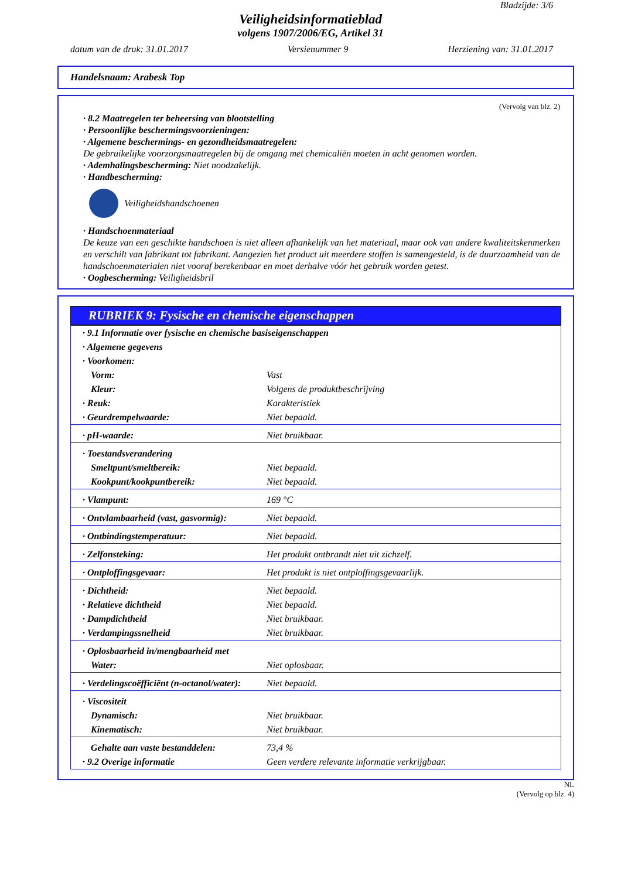Bladzijde: 3/6
Veiligheidsinformatieblad
volgens 1907/2006/EG, Artikel 31
datum van de druk: 31.01.2017 Versienummer 9 Herziening van: 31.01.2017
Handelsnaam: Arabesk Top
(Vervolg van blz. 2)
· 8.2 Maatregelen ter beheersing van blootstelling
· Persoonlijke beschermingsvoorzieningen:
· Algemene beschermings- en gezondheidsmaatregelen:
De gebruikelijke voorzorgsmaatregelen bij de omgang met chemicaliën moeten in acht genomen worden.
· Ademhalingsbescherming: Niet noodzakelijk.
· Handbescherming:
Veiligheidshandschoenen
· Handschoenmateriaal
De keuze van een geschikte handschoen is niet alleen afhankelijk van het materiaal, maar ook van andere kwaliteitskenmerken en verschilt van fabrikant tot fabrikant. Aangezien het product uit meerdere stoffen is samengesteld, is de duurzaamheid van de handschoenmaterialen niet vooraf berekenbaar en moet derhalve vóór het gebruik worden getest.
· Oogbescherming: Veiligheidsbril
RUBRIEK 9: Fysische en chemische eigenschappen
| · 9.1 Informatie over fysische en chemische basiseigenschappen | |
| · Algemene gegevens | |
| · Voorkomen: | |
| Vorm: | Vast |
| Kleur: | Volgens de produktbeschrijving |
| · Reuk: | Karakteristiek |
| · Geurdrempelwaarde: | Niet bepaald. |
| · pH-waarde: | Niet bruikbaar. |
| · Toestandsverandering | |
| Smeltpunt/smeltbereik: | Niet bepaald. |
| Kookpunt/kookpuntbereik: | Niet bepaald. |
| · Vlampunt: | 169 °C |
| · Ontvlambaarheid (vast, gasvormig): | Niet bepaald. |
| · Ontbindingstemperatuur: | Niet bepaald. |
| · Zelfonsteking: | Het produkt ontbrandt niet uit zichzelf. |
| · Ontploffingsgevaar: | Het produkt is niet ontploffingsgevaarlijk. |
| · Dichtheid: | Niet bepaald. |
| · Relatieve dichtheid | Niet bepaald. |
| · Dampdichtheid | Niet bruikbaar. |
| · Verdampingssnelheid | Niet bruikbaar. |
| · Oplosbaarheid in/mengbaarheid met | |
| Water: | Niet oplosbaar. |
| · Verdelingscoëfficiënt (n-octanol/water): | Niet bepaald. |
| · Viscositeit | |
| Dynamisch: | Niet bruikbaar. |
| Kinematisch: | Niet bruikbaar. |
| Gehalte aan vaste bestanddelen: | 73,4 % |
| · 9.2 Overige informatie | Geen verdere relevante informatie verkrijgbaar. |
NL
(Vervolg op blz. 4)